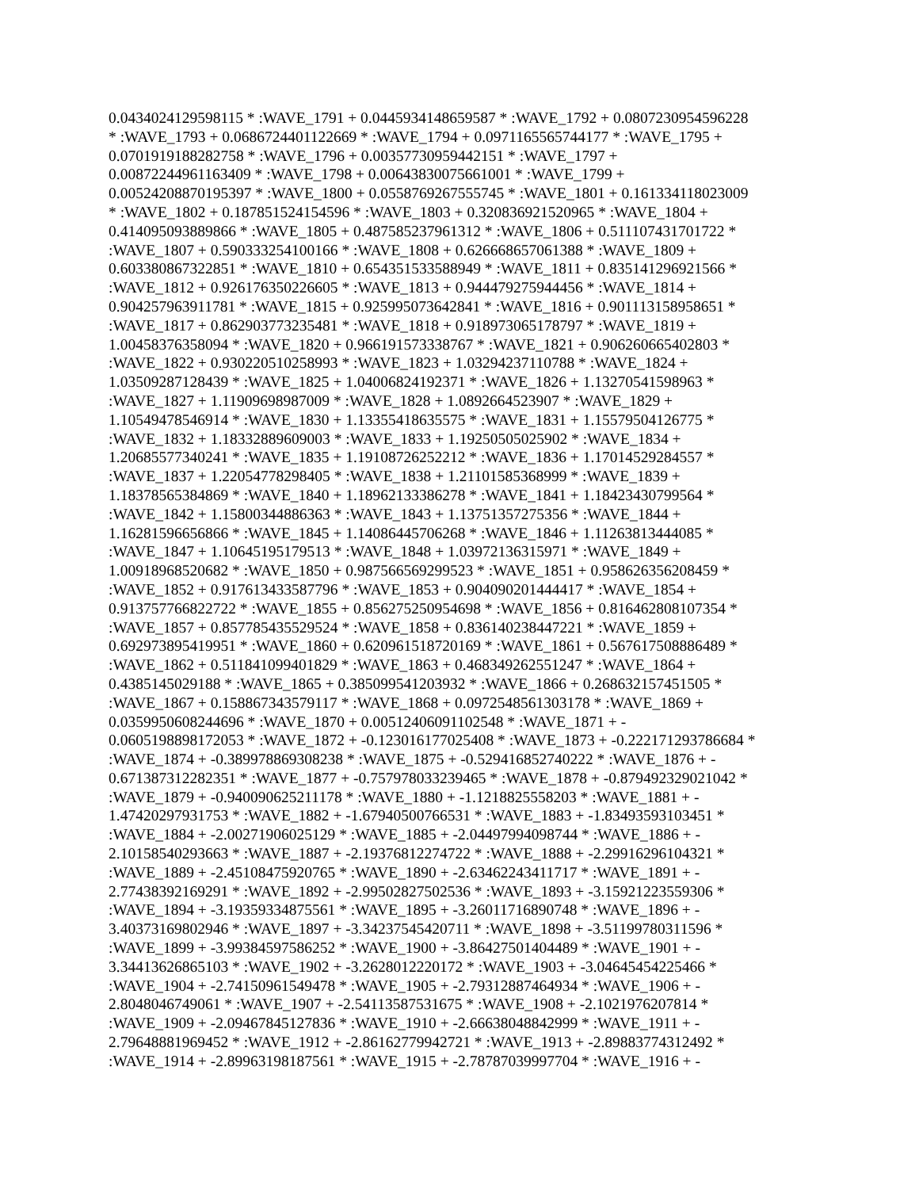0.0434024129598115 * :WAVE_1791 + 0.0445934148659587 * :WAVE_1792 + 0.0807230954596228
* :WAVE_1793 + 0.0686724401122669 * :WAVE_1794 + 0.0971165565744177 * :WAVE_1795 +
0.0701919188282758 * :WAVE_1796 + 0.00357730959442151 * :WAVE_1797 +
0.00872244961163409 * :WAVE_1798 + 0.00643830075661001 * :WAVE_1799 +
0.00524208870195397 * :WAVE_1800 + 0.0558769267555745 * :WAVE_1801 + 0.161334118023009
* :WAVE_1802 + 0.187851524154596 * :WAVE_1803 + 0.320836921520965 * :WAVE_1804 +
0.414095093889866 * :WAVE_1805 + 0.487585237961312 * :WAVE_1806 + 0.511107431701722 *
:WAVE_1807 + 0.590333254100166 * :WAVE_1808 + 0.626668657061388 * :WAVE_1809 +
0.603380867322851 * :WAVE_1810 + 0.654351533588949 * :WAVE_1811 + 0.835141296921566 *
:WAVE_1812 + 0.926176350226605 * :WAVE_1813 + 0.944479275944456 * :WAVE_1814 +
0.904257963911781 * :WAVE_1815 + 0.925995073642841 * :WAVE_1816 + 0.901113158958651 *
:WAVE_1817 + 0.862903773235481 * :WAVE_1818 + 0.918973065178797 * :WAVE_1819 +
1.00458376358094 * :WAVE_1820 + 0.966191573338767 * :WAVE_1821 + 0.906260665402803 *
:WAVE_1822 + 0.930220510258993 * :WAVE_1823 + 1.03294237110788 * :WAVE_1824 +
1.03509287128439 * :WAVE_1825 + 1.04006824192371 * :WAVE_1826 + 1.13270541598963 *
:WAVE_1827 + 1.11909698987009 * :WAVE_1828 + 1.0892664523907 * :WAVE_1829 +
1.10549478546914 * :WAVE_1830 + 1.13355418635575 * :WAVE_1831 + 1.15579504126775 *
:WAVE_1832 + 1.18332889609003 * :WAVE_1833 + 1.19250505025902 * :WAVE_1834 +
1.20685577340241 * :WAVE_1835 + 1.19108726252212 * :WAVE_1836 + 1.17014529284557 *
:WAVE_1837 + 1.22054778298405 * :WAVE_1838 + 1.21101585368999 * :WAVE_1839 +
1.18378565384869 * :WAVE_1840 + 1.18962133386278 * :WAVE_1841 + 1.18423430799564 *
:WAVE_1842 + 1.15800344886363 * :WAVE_1843 + 1.13751357275356 * :WAVE_1844 +
1.16281596656866 * :WAVE_1845 + 1.14086445706268 * :WAVE_1846 + 1.11263813444085 *
:WAVE_1847 + 1.10645195179513 * :WAVE_1848 + 1.03972136315971 * :WAVE_1849 +
1.00918968520682 * :WAVE_1850 + 0.987566569299523 * :WAVE_1851 + 0.958626356208459 *
:WAVE_1852 + 0.917613433587796 * :WAVE_1853 + 0.904090201444417 * :WAVE_1854 +
0.913757766822722 * :WAVE_1855 + 0.856275250954698 * :WAVE_1856 + 0.816462808107354 *
:WAVE_1857 + 0.857785435529524 * :WAVE_1858 + 0.836140238447221 * :WAVE_1859 +
0.692973895419951 * :WAVE_1860 + 0.620961518720169 * :WAVE_1861 + 0.567617508886489 *
:WAVE_1862 + 0.511841099401829 * :WAVE_1863 + 0.468349262551247 * :WAVE_1864 +
0.4385145029188 * :WAVE_1865 + 0.385099541203932 * :WAVE_1866 + 0.268632157451505 *
:WAVE_1867 + 0.158867343579117 * :WAVE_1868 + 0.0972548561303178 * :WAVE_1869 +
0.0359950608244696 * :WAVE_1870 + 0.00512406091102548 * :WAVE_1871 + -
0.0605198898172053 * :WAVE_1872 + -0.123016177025408 * :WAVE_1873 + -0.222171293786684 *
:WAVE_1874 + -0.389978869308238 * :WAVE_1875 + -0.529416852740222 * :WAVE_1876 + -
0.671387312282351 * :WAVE_1877 + -0.757978033239465 * :WAVE_1878 + -0.879492329021042 *
:WAVE_1879 + -0.940090625211178 * :WAVE_1880 + -1.1218825558203 * :WAVE_1881 + -
1.47420297931753 * :WAVE_1882 + -1.67940500766531 * :WAVE_1883 + -1.83493593103451 *
:WAVE_1884 + -2.00271906025129 * :WAVE_1885 + -2.04497994098744 * :WAVE_1886 + -
2.10158540293663 * :WAVE_1887 + -2.19376812274722 * :WAVE_1888 + -2.29916296104321 *
:WAVE_1889 + -2.45108475920765 * :WAVE_1890 + -2.63462243411717 * :WAVE_1891 + -
2.77438392169291 * :WAVE_1892 + -2.99502827502536 * :WAVE_1893 + -3.15921223559306 *
:WAVE_1894 + -3.19359334875561 * :WAVE_1895 + -3.26011716890748 * :WAVE_1896 + -
3.40373169802946 * :WAVE_1897 + -3.34237545420711 * :WAVE_1898 + -3.51199780311596 *
:WAVE_1899 + -3.99384597586252 * :WAVE_1900 + -3.86427501404489 * :WAVE_1901 + -
3.34413626865103 * :WAVE_1902 + -3.2628012220172 * :WAVE_1903 + -3.04645454225466 *
:WAVE_1904 + -2.74150961549478 * :WAVE_1905 + -2.79312887464934 * :WAVE_1906 + -
2.8048046749061 * :WAVE_1907 + -2.54113587531675 * :WAVE_1908 + -2.1021976207814 *
:WAVE_1909 + -2.09467845127836 * :WAVE_1910 + -2.66638048842999 * :WAVE_1911 + -
2.79648881969452 * :WAVE_1912 + -2.86162779942721 * :WAVE_1913 + -2.89883774312492 *
:WAVE_1914 + -2.89963198187561 * :WAVE_1915 + -2.78787039997704 * :WAVE_1916 + -